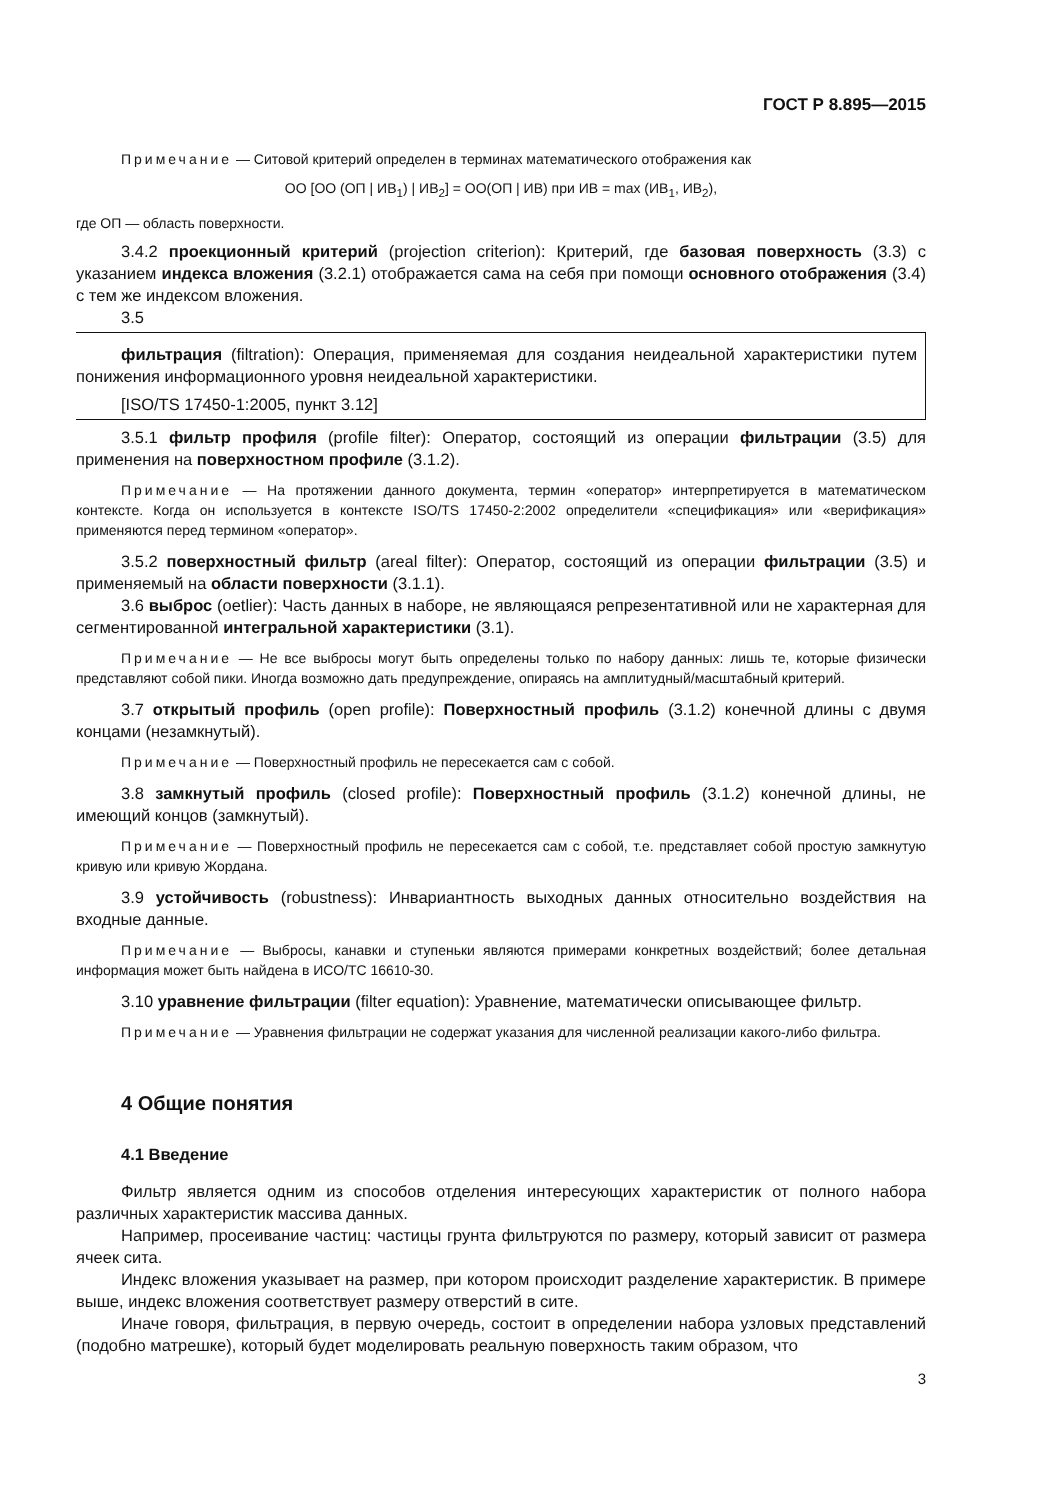ГОСТ Р 8.895—2015
Примечание — Ситовой критерий определен в терминах математического отображения как
ОО [ОО (ОП | ИВ<sub>1</sub>) | ИВ<sub>2</sub>] = ОО(ОП | ИВ) при ИВ = max (ИВ<sub>1</sub>, ИВ<sub>2</sub>),
где ОП — область поверхности.
3.4.2 проекционный критерий (projection criterion): Критерий, где базовая поверхность (3.3) с указанием индекса вложения (3.2.1) отображается сама на себя при помощи основного отображения (3.4) с тем же индексом вложения.
3.5
фильтрация (filtration): Операция, применяемая для создания неидеальной характеристики путем понижения информационного уровня неидеальной характеристики.
[ISO/TS 17450-1:2005, пункт 3.12]
3.5.1 фильтр профиля (profile filter): Оператор, состоящий из операции фильтрации (3.5) для применения на поверхностном профиле (3.1.2).
Примечание — На протяжении данного документа, термин «оператор» интерпретируется в математическом контексте. Когда он используется в контексте ISO/TS 17450-2:2002 определители «спецификация» или «верификация» применяются перед термином «оператор».
3.5.2 поверхностный фильтр (areal filter): Оператор, состоящий из операции фильтрации (3.5) и применяемый на области поверхности (3.1.1).
3.6 выброс (oetlier): Часть данных в наборе, не являющаяся репрезентативной или не характерная для сегментированной интегральной характеристики (3.1).
Примечание — Не все выбросы могут быть определены только по набору данных: лишь те, которые физически представляют собой пики. Иногда возможно дать предупреждение, опираясь на амплитудный/масштабный критерий.
3.7 открытый профиль (open profile): Поверхностный профиль (3.1.2) конечной длины с двумя концами (незамкнутый).
Примечание — Поверхностный профиль не пересекается сам с собой.
3.8 замкнутый профиль (closed profile): Поверхностный профиль (3.1.2) конечной длины, не имеющий концов (замкнутый).
Примечание — Поверхностный профиль не пересекается сам с собой, т.е. представляет собой простую замкнутую кривую или кривую Жордана.
3.9 устойчивость (robustness): Инвариантность выходных данных относительно воздействия на входные данные.
Примечание — Выбросы, канавки и ступеньки являются примерами конкретных воздействий; более детальная информация может быть найдена в ИСО/ТС 16610-30.
3.10 уравнение фильтрации (filter equation): Уравнение, математически описывающее фильтр.
Примечание — Уравнения фильтрации не содержат указания для численной реализации какого-либо фильтра.
4 Общие понятия
4.1 Введение
Фильтр является одним из способов отделения интересующих характеристик от полного набора различных характеристик массива данных.
Например, просеивание частиц: частицы грунта фильтруются по размеру, который зависит от размера ячеек сита.
Индекс вложения указывает на размер, при котором происходит разделение характеристик. В примере выше, индекс вложения соответствует размеру отверстий в сите.
Иначе говоря, фильтрация, в первую очередь, состоит в определении набора узловых представлений (подобно матрешке), который будет моделировать реальную поверхность таким образом, что
3